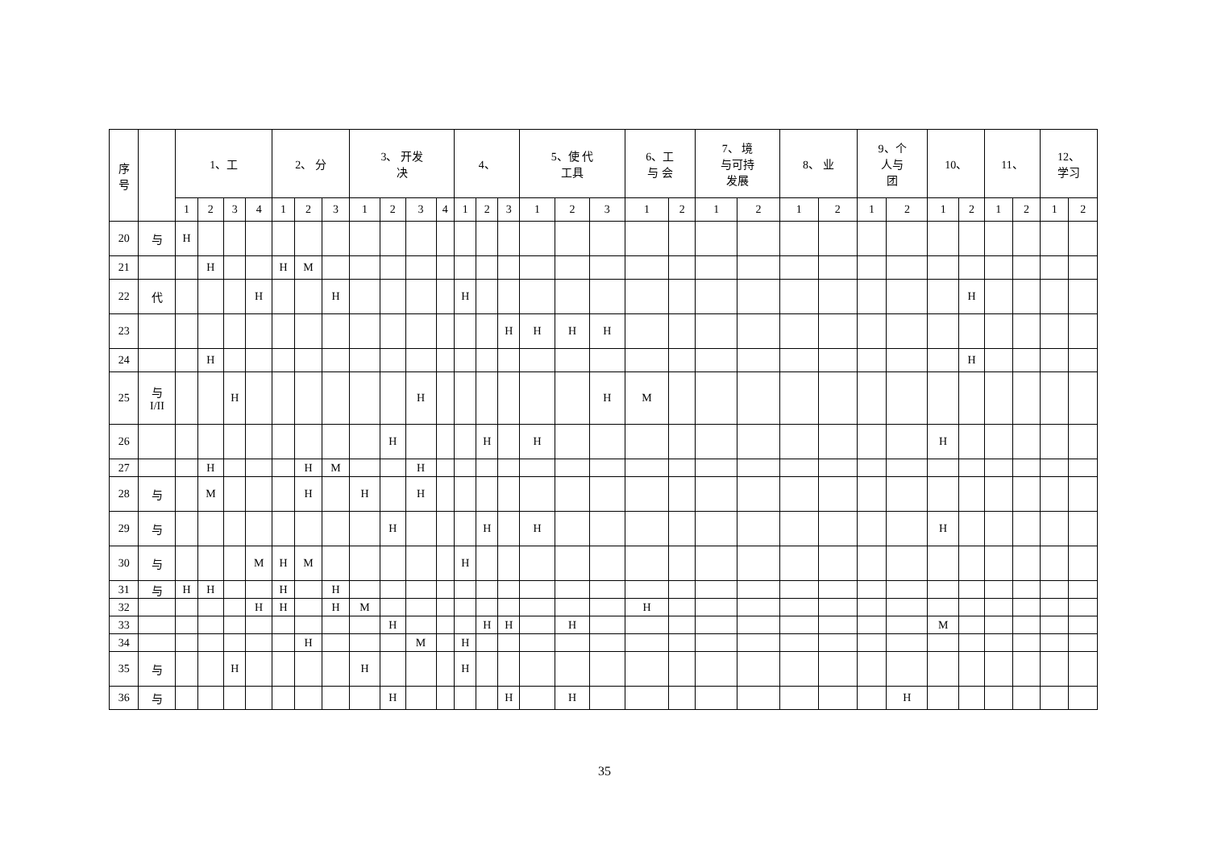| 序 号 | | 1、工 | | | | 2、 分 | | | 3、 开发 决 | | | | 4、 | | | 5、使 代 工具 | | | 6、工 与 会 | | 7、 境 与可持 发展 | | 8、 业 | | 9、个 人与 团 | | 10、 | | 11、 | | 12、 学习 | |
| --- | --- | --- | --- | --- | --- | --- | --- | --- | --- | --- | --- | --- | --- | --- | --- | --- | --- | --- | --- | --- | --- | --- | --- | --- | --- | --- | --- | --- | --- | --- | --- | --- |
| | | 1 | 2 | 3 | 4 | 1 | 2 | 3 | 1 | 2 | 3 | 4 | 1 | 2 | 3 | 1 | 2 | 3 | 1 | 2 | 1 | 2 | 1 | 2 | 1 | 2 | 1 | 2 | 1 | 2 | 1 | 2 |
| 20 | 与 | H | | | | | | | | | | | | | | | | | | | | | | | | | | | | | | |
| 21 | | | H | | | H | M | | | | | | | | | | | | | | | | | | | | | | | | | |
| 22 | 代 | | | | H | | | H | | | | | H | | | | | | | | | | | | | | | H | | | | |
| 23 | | | | | | | | | | | | | | | H | H | H | H | | | | | | | | | | | | | | |
| 24 | | | H | | | | | | | | | | | | | | | | | | | | | | | | | H | | | | |
| 25 | 与 I/II | | | H | | | | | | | H | | | | | | | H | M | | | | | | | | | | | | | |
| 26 | | | | | | | | | | H | | | | H | | H | | | | | | | | | | | H | | | | | |
| 27 | | | H | | | | H | M | | | H | | | | | | | | | | | | | | | | | | | | | |
| 28 | 与 | | M | | | | H | | H | | H | | | | | | | | | | | | | | | | | | | | | |
| 29 | 与 | | | | | | | | | H | | | | H | | H | | | | | | | | | | | H | | | | | |
| 30 | 与 | | | | M | H | M | | | | | | H | | | | | | | | | | | | | | | | | | | |
| 31 | 与 | H | H | | | H | | H | | | | | | | | | | | | | | | | | | | | | | | | |
| 32 | | | | | H | H | | H | M | | | | | | | | | | H | | | | | | | | | | | | | |
| 33 | | | | | | | | | | H | | | | H | H | | H | | | | | | | | | | M | | | | | |
| 34 | | | | | | | H | | | | M | | H | | | | | | | | | | | | | | | | | | | |
| 35 | 与 | | | H | | | | | H | | | | H | | | | | | | | | | | | | | | | | | | |
| 36 | 与 | | | | | | | | | H | | | | | H | | H | | | | | | | | | H | | | | | | |
35